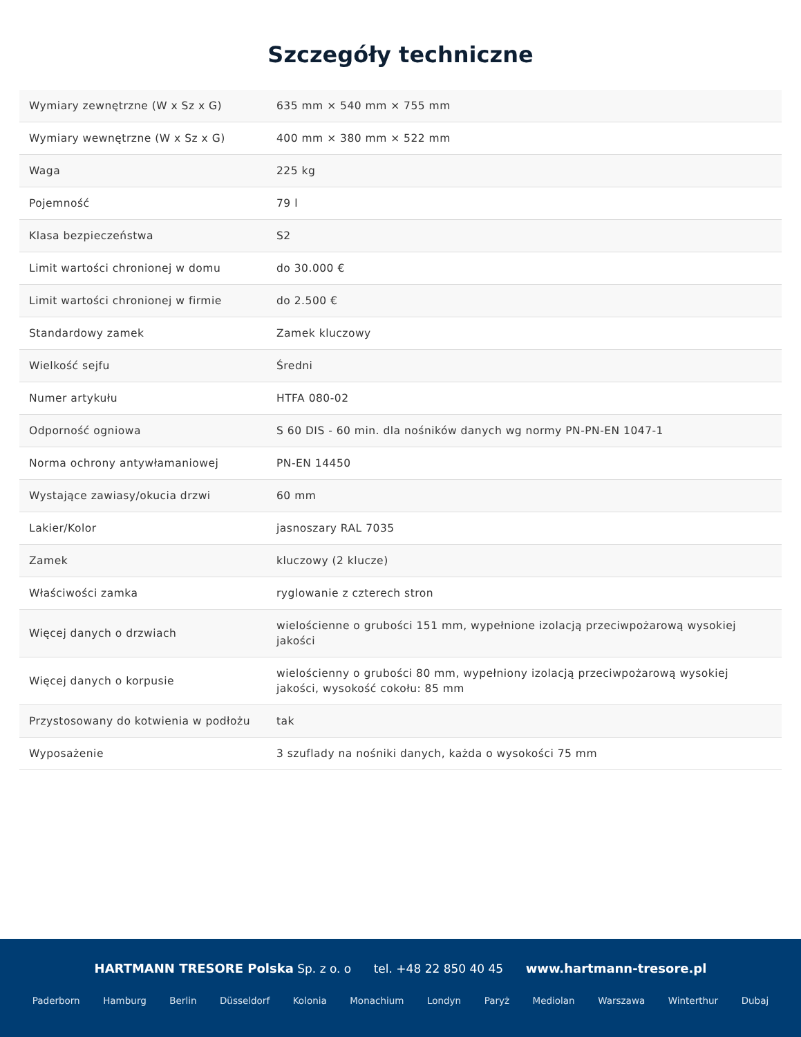Szczegóły techniczne
| Wymiary zewnętrzne (W x Sz x G) | 635 mm × 540 mm × 755 mm |
| Wymiary wewnętrzne (W x Sz x G) | 400 mm × 380 mm × 522 mm |
| Waga | 225 kg |
| Pojemność | 79 l |
| Klasa bezpieczeństwa | S2 |
| Limit wartości chronionej w domu | do 30.000 € |
| Limit wartości chronionej w firmie | do 2.500 € |
| Standardowy zamek | Zamek kluczowy |
| Wielkość sejfu | Średni |
| Numer artykułu | HTFA 080-02 |
| Odporność ogniowa | S 60 DIS - 60 min. dla nośników danych wg normy PN-PN-EN 1047-1 |
| Norma ochrony antywłamaniowej | PN-EN 14450 |
| Wystające zawiasy/okucia drzwi | 60 mm |
| Lakier/Kolor | jasnoszary RAL 7035 |
| Zamek | kluczowy (2 klucze) |
| Właściwości zamka | ryglowanie z czterech stron |
| Więcej danych o drzwiach | wielościenne o grubości 151 mm, wypełnione izolacją przeciwpożarową wysokiej jakości |
| Więcej danych o korpusie | wielościenny o grubości 80 mm, wypełniony izolacją przeciwpożarową wysokiej jakości, wysokość cokołu: 85 mm |
| Przystosowany do kotwienia w podłożu | tak |
| Wyposażenie | 3 szuflady na nośniki danych, każda o wysokości 75 mm |
HARTMANN TRESORE Polska Sp. z o. o tel. +48 22 850 40 45 www.hartmann-tresore.pl
Paderborn Hamburg Berlin Düsseldorf Kolonia Monachium Londyn Paryż Mediolan Warszawa Winterthur Dubaj